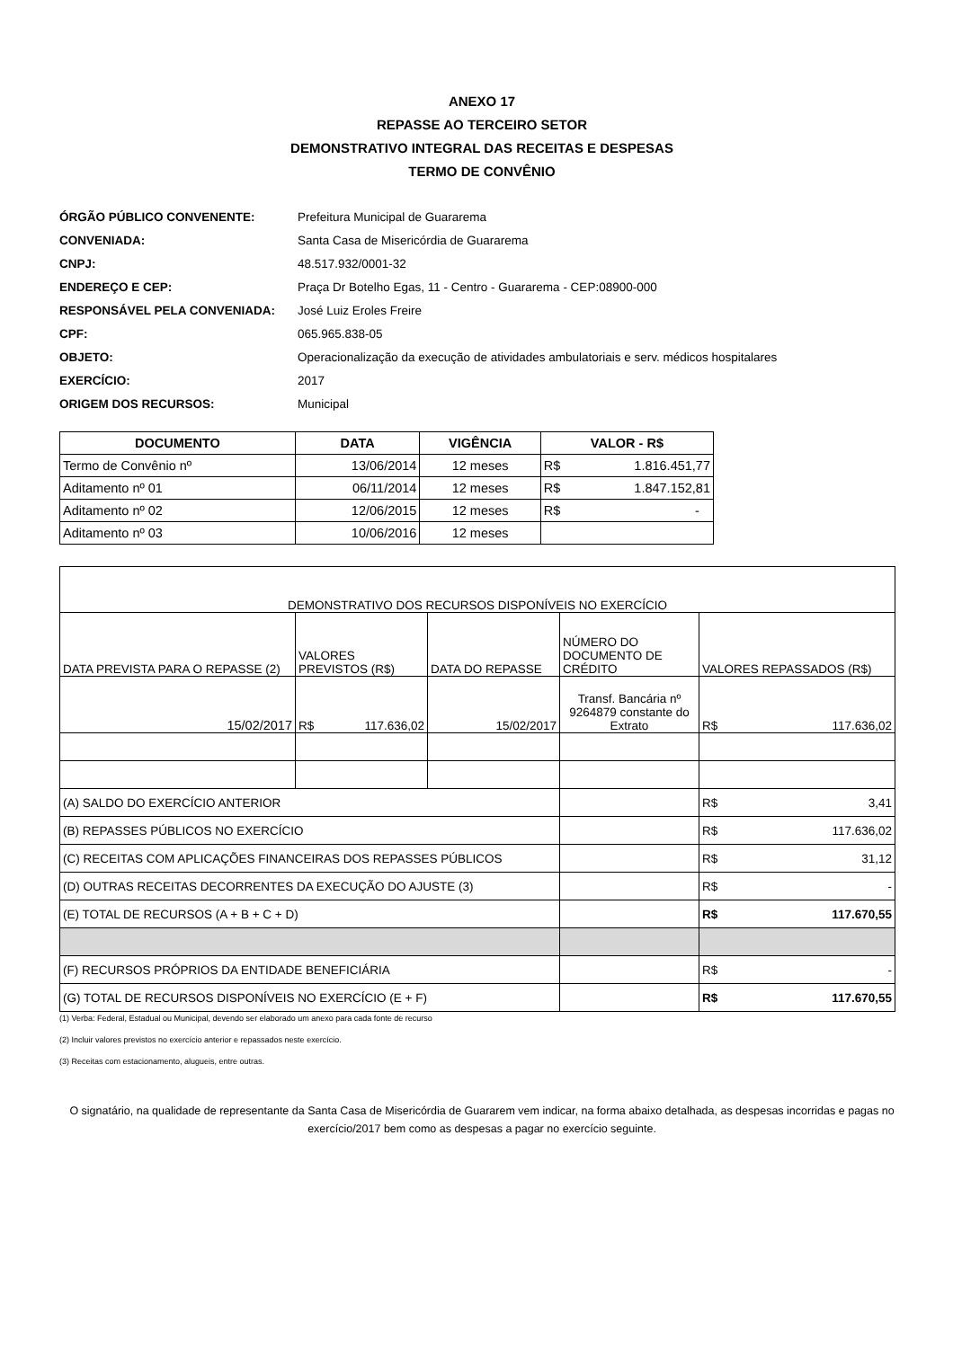ANEXO 17
REPASSE AO TERCEIRO SETOR
DEMONSTRATIVO INTEGRAL DAS RECEITAS E DESPESAS
TERMO DE CONVÊNIO
ÓRGÃO PÚBLICO CONVENENTE: Prefeitura Municipal de Guararema
CONVENIADA: Santa Casa de Misericórdia de Guararema
CNPJ: 48.517.932/0001-32
ENDEREÇO E CEP: Praça Dr Botelho Egas, 11 - Centro - Guararema - CEP:08900-000
RESPONSÁVEL PELA CONVENIADA: José Luiz Eroles Freire
CPF: 065.965.838-05
OBJETO: Operacionalização da execução de atividades ambulatoriais e serv. médicos hospitalares
EXERCÍCIO: 2017
ORIGEM DOS RECURSOS: Municipal
| DOCUMENTO | DATA | VIGÊNCIA | VALOR - R$ |
| --- | --- | --- | --- |
| Termo de Convênio nº | 13/06/2014 | 12 meses | R$ 1.816.451,77 |
| Aditamento nº 01 | 06/11/2014 | 12 meses | R$ 1.847.152,81 |
| Aditamento nº 02 | 12/06/2015 | 12 meses | R$ - |
| Aditamento nº 03 | 10/06/2016 | 12 meses | |
| DEMONSTRATIVO DOS RECURSOS DISPONÍVEIS NO EXERCÍCIO | | | | |
| DATA PREVISTA PARA O REPASSE (2) | VALORES PREVISTOS (R$) | DATA DO REPASSE | NÚMERO DO DOCUMENTO DE CRÉDITO | VALORES REPASSADOS (R$) |
| 15/02/2017 | R$ 117.636,02 | 15/02/2017 | Transf. Bancária nº 9264879 constante do Extrato | R$ 117.636,02 |
| (A) SALDO DO EXERCÍCIO ANTERIOR | | | | R$ 3,41 |
| (B) REPASSES PÚBLICOS NO EXERCÍCIO | | | | R$ 117.636,02 |
| (C) RECEITAS COM APLICAÇÕES FINANCEIRAS DOS REPASSES PÚBLICOS | | | | R$ 31,12 |
| (D) OUTRAS RECEITAS DECORRENTES DA EXECUÇÃO DO AJUSTE (3) | | | | R$ - |
| (E) TOTAL DE RECURSOS (A + B + C + D) | | | | R$ 117.670,55 |
| (F) RECURSOS PRÓPRIOS DA ENTIDADE BENEFICIÁRIA | | | | R$ - |
| (G) TOTAL DE RECURSOS DISPONÍVEIS NO EXERCÍCIO (E + F) | | | | R$ 117.670,55 |
(1) Verba: Federal, Estadual ou Municipal, devendo ser elaborado um anexo para cada fonte de recurso
(2) Incluir valores previstos no exercício anterior e repassados neste exercício.
(3) Receitas com estacionamento, alugueis, entre outras.
O signatário, na qualidade de representante da Santa Casa de Misericórdia de Guararem vem indicar, na forma abaixo detalhada, as despesas incorridas e pagas no exercício/2017 bem como as despesas a pagar no exercício seguinte.